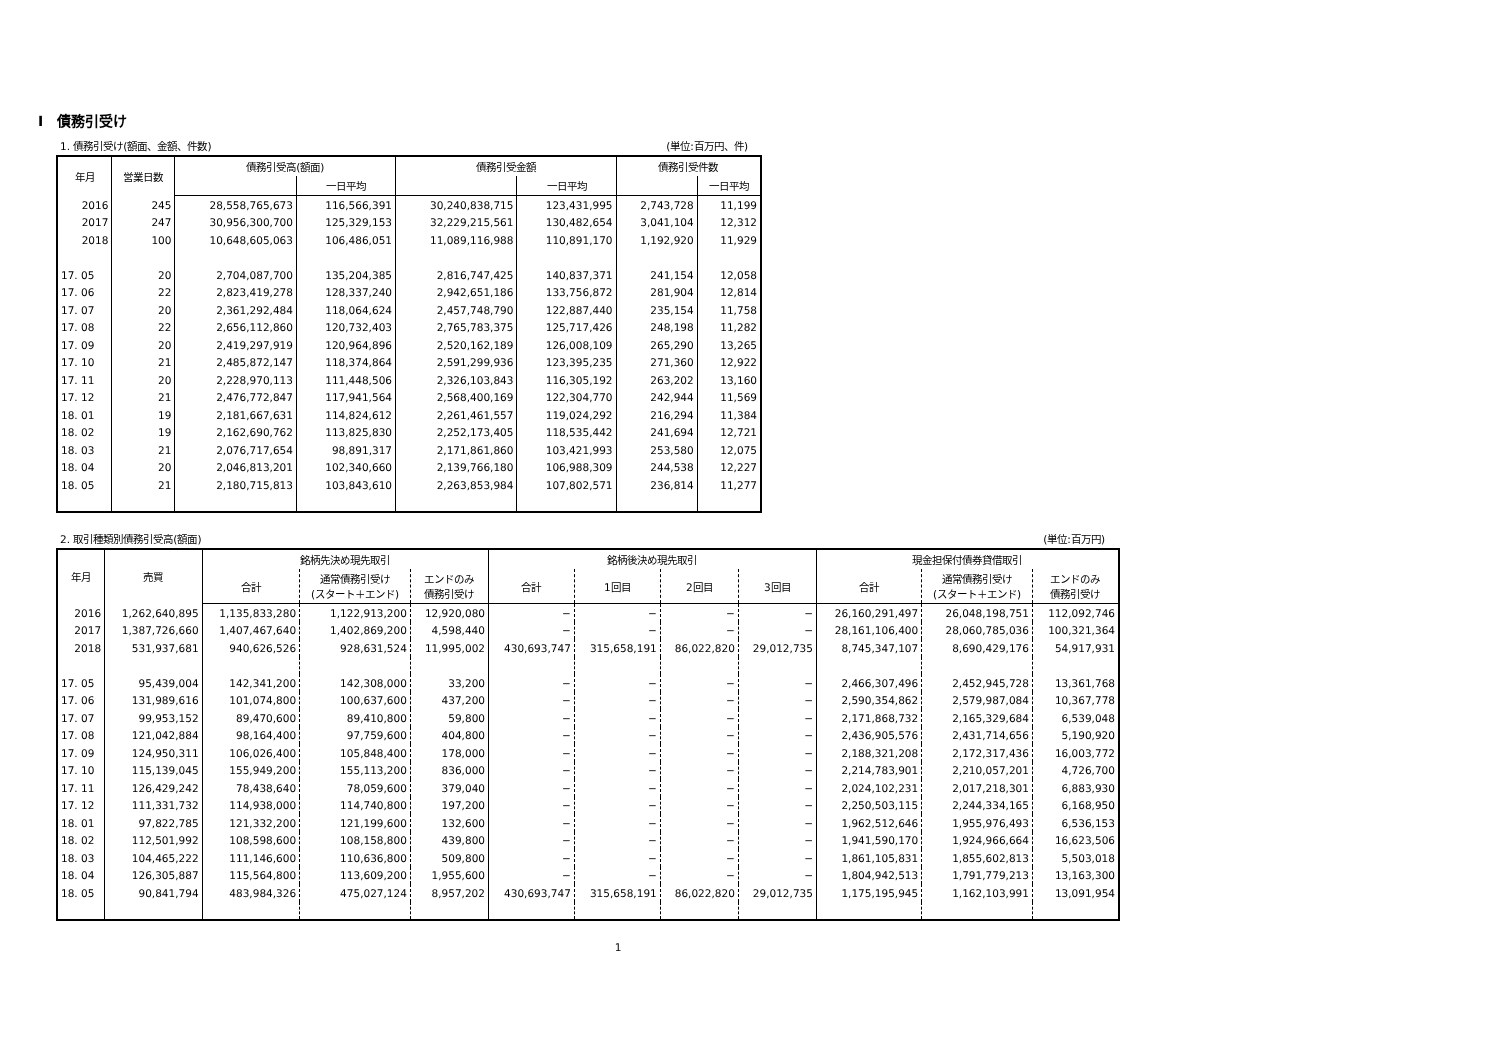Ⅰ　債務引受け
1. 債務引受け(額面、金額、件数) (単位:百万円、件)
| 年月 | 営業日数 | 債務引受高(額面) | | 債務引受金額 | | 債務引受件数 | |
| --- | --- | --- | --- | --- | --- | --- | --- |
| | | | 一日平均 | | 一日平均 | | 一日平均 |
| 2016 | 245 | 28,558,765,673 | 116,566,391 | 30,240,838,715 | 123,431,995 | 2,743,728 | 11,199 |
| 2017 | 247 | 30,956,300,700 | 125,329,153 | 32,229,215,561 | 130,482,654 | 3,041,104 | 12,312 |
| 2018 | 100 | 10,648,605,063 | 106,486,051 | 11,089,116,988 | 110,891,170 | 1,192,920 | 11,929 |
| 17. 05 | 20 | 2,704,087,700 | 135,204,385 | 2,816,747,425 | 140,837,371 | 241,154 | 12,058 |
| 17. 06 | 22 | 2,823,419,278 | 128,337,240 | 2,942,651,186 | 133,756,872 | 281,904 | 12,814 |
| 17. 07 | 20 | 2,361,292,484 | 118,064,624 | 2,457,748,790 | 122,887,440 | 235,154 | 11,758 |
| 17. 08 | 22 | 2,656,112,860 | 120,732,403 | 2,765,783,375 | 125,717,426 | 248,198 | 11,282 |
| 17. 09 | 20 | 2,419,297,919 | 120,964,896 | 2,520,162,189 | 126,008,109 | 265,290 | 13,265 |
| 17. 10 | 21 | 2,485,872,147 | 118,374,864 | 2,591,299,936 | 123,395,235 | 271,360 | 12,922 |
| 17. 11 | 20 | 2,228,970,113 | 111,448,506 | 2,326,103,843 | 116,305,192 | 263,202 | 13,160 |
| 17. 12 | 21 | 2,476,772,847 | 117,941,564 | 2,568,400,169 | 122,304,770 | 242,944 | 11,569 |
| 18. 01 | 19 | 2,181,667,631 | 114,824,612 | 2,261,461,557 | 119,024,292 | 216,294 | 11,384 |
| 18. 02 | 19 | 2,162,690,762 | 113,825,830 | 2,252,173,405 | 118,535,442 | 241,694 | 12,721 |
| 18. 03 | 21 | 2,076,717,654 | 98,891,317 | 2,171,861,860 | 103,421,993 | 253,580 | 12,075 |
| 18. 04 | 20 | 2,046,813,201 | 102,340,660 | 2,139,766,180 | 106,988,309 | 244,538 | 12,227 |
| 18. 05 | 21 | 2,180,715,813 | 103,843,610 | 2,263,853,984 | 107,802,571 | 236,814 | 11,277 |
2. 取引種類別債務引受高(額面) (単位:百万円)
| 年月 | 売買 | 銘柄先決め現先取引 | | | 銘柄後決め現先取引 | | | | 現金担保付債券貸借取引 | | |
| --- | --- | --- | --- | --- | --- | --- | --- | --- | --- | --- | --- |
| | | 合計 | 通常債務引受け (スタート＋エンド) | エンドのみ 債務引受け | 合計 | 1回目 | 2回目 | 3回目 | 合計 | 通常債務引受け (スタート＋エンド) | エンドのみ 債務引受け |
| 2016 | 1,262,640,895 | 1,135,833,280 | 1,122,913,200 | 12,920,080 | − | − | − | − | 26,160,291,497 | 26,048,198,751 | 112,092,746 |
| 2017 | 1,387,726,660 | 1,407,467,640 | 1,402,869,200 | 4,598,440 | − | − | − | − | 28,161,106,400 | 28,060,785,036 | 100,321,364 |
| 2018 | 531,937,681 | 940,626,526 | 928,631,524 | 11,995,002 | 430,693,747 | 315,658,191 | 86,022,820 | 29,012,735 | 8,745,347,107 | 8,690,429,176 | 54,917,931 |
| 17. 05 | 95,439,004 | 142,341,200 | 142,308,000 | 33,200 | − | − | − | − | 2,466,307,496 | 2,452,945,728 | 13,361,768 |
| 17. 06 | 131,989,616 | 101,074,800 | 100,637,600 | 437,200 | − | − | − | − | 2,590,354,862 | 2,579,987,084 | 10,367,778 |
| 17. 07 | 99,953,152 | 89,470,600 | 89,410,800 | 59,800 | − | − | − | − | 2,171,868,732 | 2,165,329,684 | 6,539,048 |
| 17. 08 | 121,042,884 | 98,164,400 | 97,759,600 | 404,800 | − | − | − | − | 2,436,905,576 | 2,431,714,656 | 5,190,920 |
| 17. 09 | 124,950,311 | 106,026,400 | 105,848,400 | 178,000 | − | − | − | − | 2,188,321,208 | 2,172,317,436 | 16,003,772 |
| 17. 10 | 115,139,045 | 155,949,200 | 155,113,200 | 836,000 | − | − | − | − | 2,214,783,901 | 2,210,057,201 | 4,726,700 |
| 17. 11 | 126,429,242 | 78,438,640 | 78,059,600 | 379,040 | − | − | − | − | 2,024,102,231 | 2,017,218,301 | 6,883,930 |
| 17. 12 | 111,331,732 | 114,938,000 | 114,740,800 | 197,200 | − | − | − | − | 2,250,503,115 | 2,244,334,165 | 6,168,950 |
| 18. 01 | 97,822,785 | 121,332,200 | 121,199,600 | 132,600 | − | − | − | − | 1,962,512,646 | 1,955,976,493 | 6,536,153 |
| 18. 02 | 112,501,992 | 108,598,600 | 108,158,800 | 439,800 | − | − | − | − | 1,941,590,170 | 1,924,966,664 | 16,623,506 |
| 18. 03 | 104,465,222 | 111,146,600 | 110,636,800 | 509,800 | − | − | − | − | 1,861,105,831 | 1,855,602,813 | 5,503,018 |
| 18. 04 | 126,305,887 | 115,564,800 | 113,609,200 | 1,955,600 | − | − | − | − | 1,804,942,513 | 1,791,779,213 | 13,163,300 |
| 18. 05 | 90,841,794 | 483,984,326 | 475,027,124 | 8,957,202 | 430,693,747 | 315,658,191 | 86,022,820 | 29,012,735 | 1,175,195,945 | 1,162,103,991 | 13,091,954 |
1